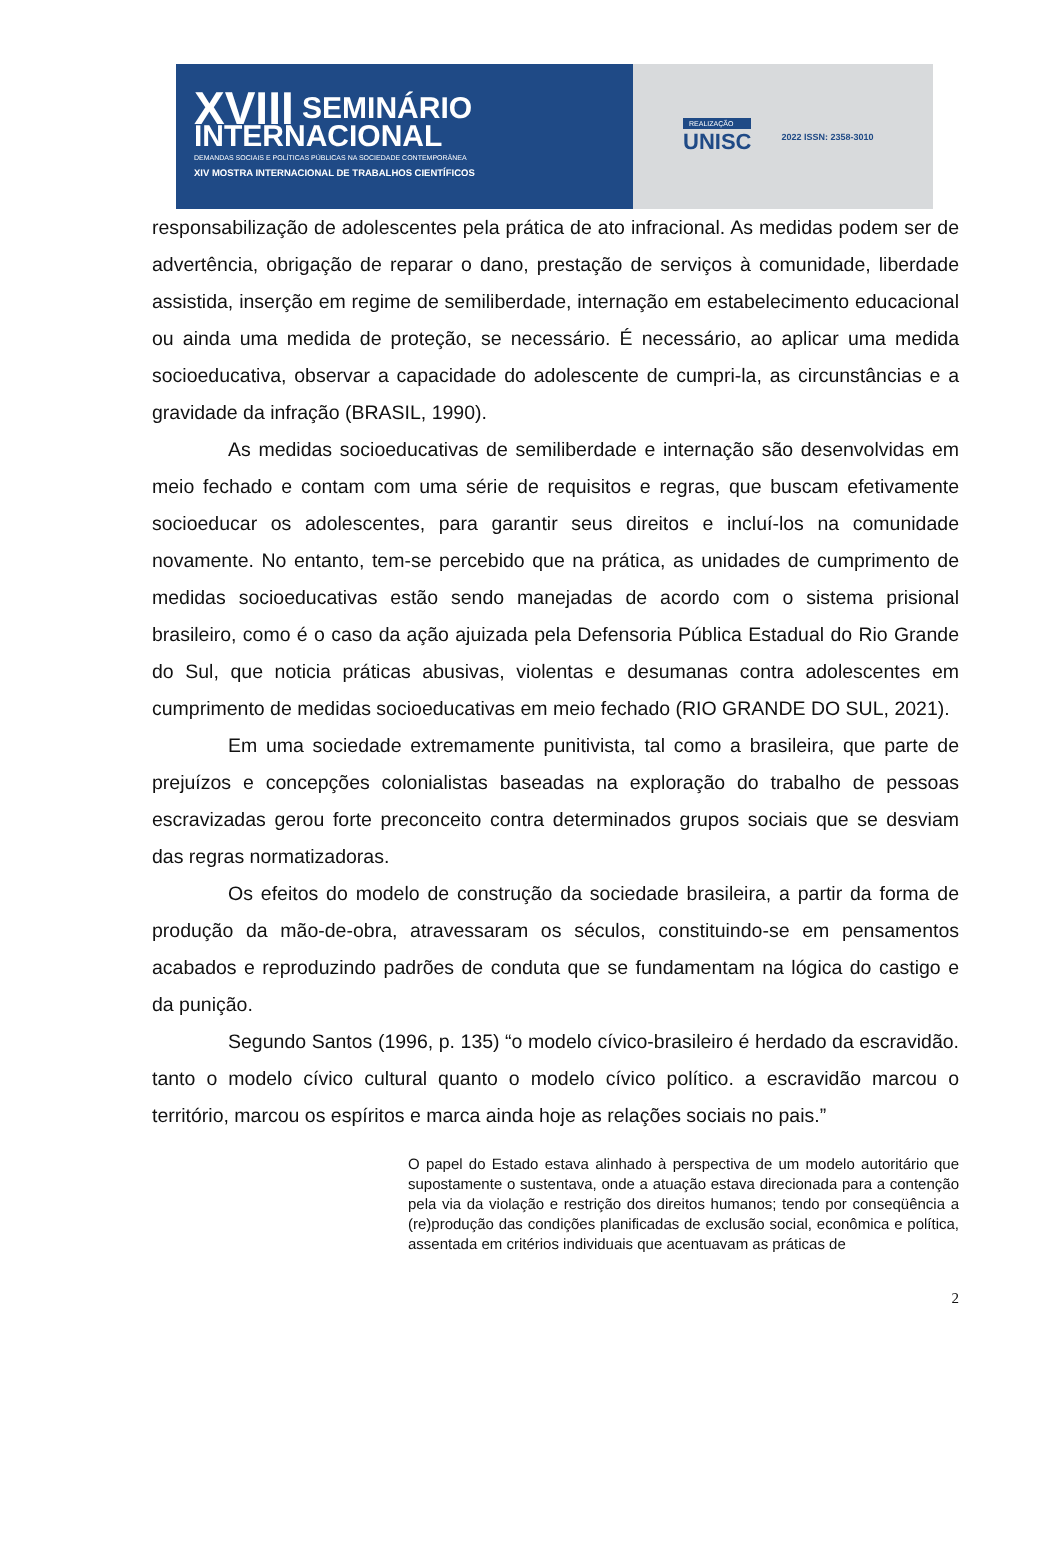XVIII SEMINÁRIO
INTERNACIONAL
DEMANDAS SOCIAIS E POLÍTICAS PÚBLICAS NA SOCIEDADE CONTEMPORÂNEA
XIV MOSTRA INTERNACIONAL DE TRABALHOS CIENTÍFICOS
REALIZAÇÃO
UNISC
2022 ISSN: 2358-3010
responsabilização de adolescentes pela prática de ato infracional. As medidas podem ser de advertência, obrigação de reparar o dano, prestação de serviços à comunidade, liberdade assistida, inserção em regime de semiliberdade, internação em estabelecimento educacional ou ainda uma medida de proteção, se necessário. É necessário, ao aplicar uma medida socioeducativa, observar a capacidade do adolescente de cumpri-la, as circunstâncias e a gravidade da infração (BRASIL, 1990).
As medidas socioeducativas de semiliberdade e internação são desenvolvidas em meio fechado e contam com uma série de requisitos e regras, que buscam efetivamente socioeducar os adolescentes, para garantir seus direitos e incluí-los na comunidade novamente. No entanto, tem-se percebido que na prática, as unidades de cumprimento de medidas socioeducativas estão sendo manejadas de acordo com o sistema prisional brasileiro, como é o caso da ação ajuizada pela Defensoria Pública Estadual do Rio Grande do Sul, que noticia práticas abusivas, violentas e desumanas contra adolescentes em cumprimento de medidas socioeducativas em meio fechado (RIO GRANDE DO SUL, 2021).
Em uma sociedade extremamente punitivista, tal como a brasileira, que parte de prejuízos e concepções colonialistas baseadas na exploração do trabalho de pessoas escravizadas gerou forte preconceito contra determinados grupos sociais que se desviam das regras normatizadoras.
Os efeitos do modelo de construção da sociedade brasileira, a partir da forma de produção da mão-de-obra, atravessaram os séculos, constituindo-se em pensamentos acabados e reproduzindo padrões de conduta que se fundamentam na lógica do castigo e da punição.
Segundo Santos (1996, p. 135) “o modelo cívico-brasileiro é herdado da escravidão. tanto o modelo cívico cultural quanto o modelo cívico político. a escravidão marcou o território, marcou os espíritos e marca ainda hoje as relações sociais no pais.”
O papel do Estado estava alinhado à perspectiva de um modelo autoritário que supostamente o sustentava, onde a atuação estava direcionada para a contenção pela via da violação e restrição dos direitos humanos; tendo por conseqüência a (re)produção das condições planificadas de exclusão social, econômica e política, assentada em critérios individuais que acentuavam as práticas de
2